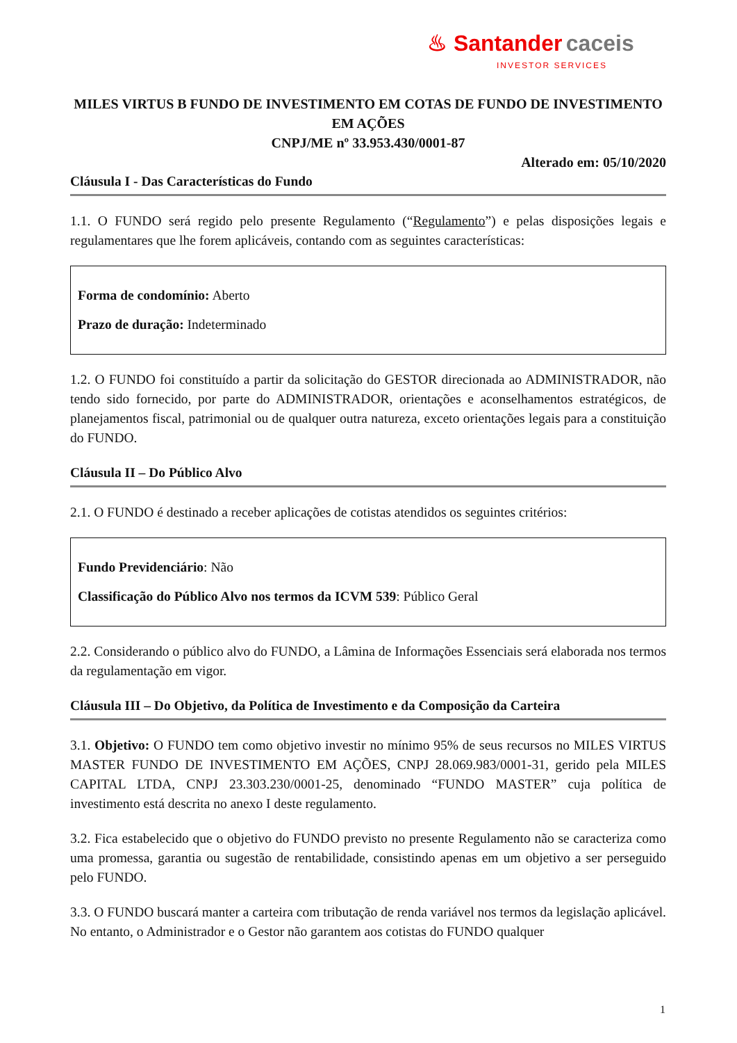♨ Santander caceis
INVESTOR SERVICES
MILES VIRTUS B FUNDO DE INVESTIMENTO EM COTAS DE FUNDO DE INVESTIMENTO EM AÇÕES
CNPJ/ME nº 33.953.430/0001-87
Alterado em: 05/10/2020
Cláusula I - Das Características do Fundo
1.1. O FUNDO será regido pelo presente Regulamento (“Regulamento”) e pelas disposições legais e regulamentares que lhe forem aplicáveis, contando com as seguintes características:
Forma de condomínio: Aberto
Prazo de duração: Indeterminado
1.2. O FUNDO foi constituído a partir da solicitação do GESTOR direcionada ao ADMINISTRADOR, não tendo sido fornecido, por parte do ADMINISTRADOR, orientações e aconselhamentos estratégicos, de planejamentos fiscal, patrimonial ou de qualquer outra natureza, exceto orientações legais para a constituição do FUNDO.
Cláusula II – Do Público Alvo
2.1. O FUNDO é destinado a receber aplicações de cotistas atendidos os seguintes critérios:
Fundo Previdenciário: Não
Classificação do Público Alvo nos termos da ICVM 539: Público Geral
2.2. Considerando o público alvo do FUNDO, a Lâmina de Informações Essenciais será elaborada nos termos da regulamentação em vigor.
Cláusula III – Do Objetivo, da Política de Investimento e da Composição da Carteira
3.1. Objetivo: O FUNDO tem como objetivo investir no mínimo 95% de seus recursos no MILES VIRTUS MASTER FUNDO DE INVESTIMENTO EM AÇÕES, CNPJ 28.069.983/0001-31, gerido pela MILES CAPITAL LTDA, CNPJ 23.303.230/0001-25, denominado “FUNDO MASTER” cuja política de investimento está descrita no anexo I deste regulamento.
3.2. Fica estabelecido que o objetivo do FUNDO previsto no presente Regulamento não se caracteriza como uma promessa, garantia ou sugestão de rentabilidade, consistindo apenas em um objetivo a ser perseguido pelo FUNDO.
3.3. O FUNDO buscará manter a carteira com tributação de renda variável nos termos da legislação aplicável. No entanto, o Administrador e o Gestor não garantem aos cotistas do FUNDO qualquer
1